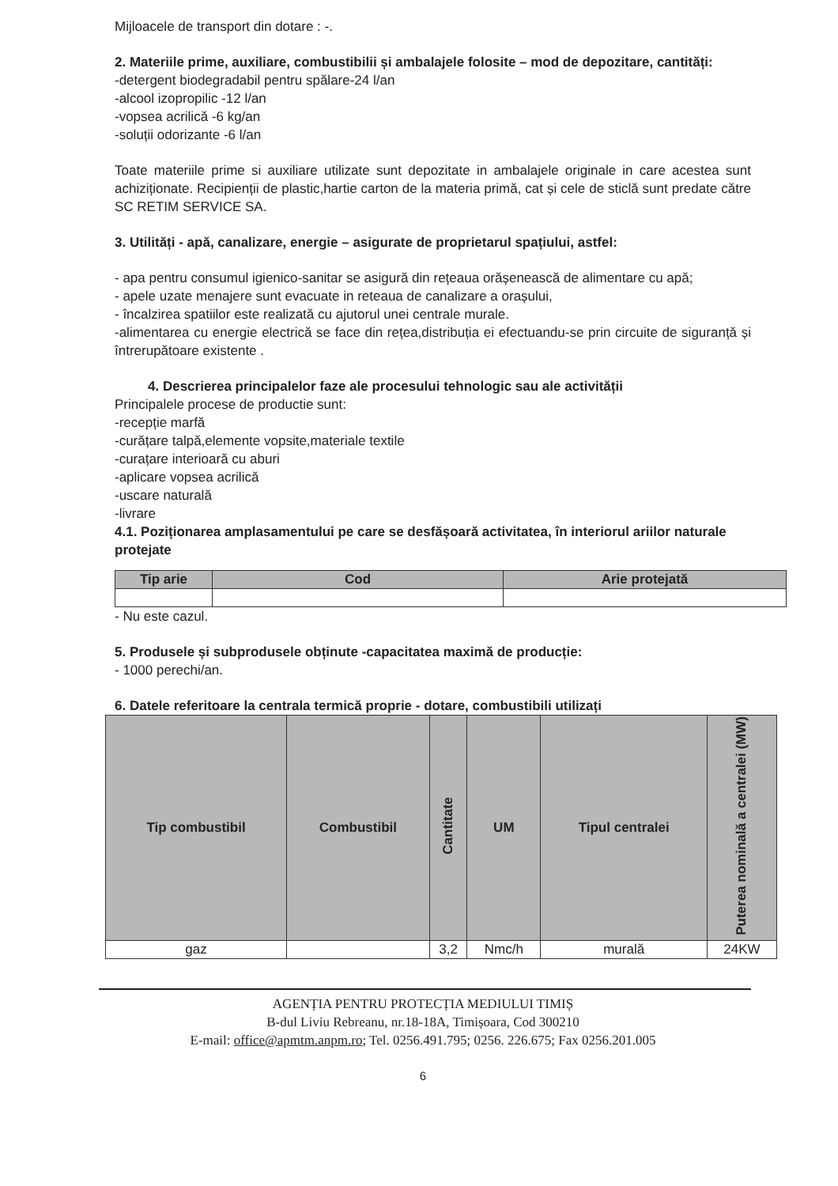Mijloacele de transport din dotare : -.
2. Materiile prime, auxiliare, combustibilii și ambalajele folosite – mod de depozitare, cantități:
-detergent biodegradabil pentru spălare-24 l/an
-alcool izopropilic -12 l/an
-vopsea acrilică -6 kg/an
-soluții odorizante -6 l/an
Toate materiile prime si auxiliare utilizate sunt depozitate in ambalajele originale in care acestea sunt achiziționate. Recipienții de plastic,hartie carton de la materia primă, cat și cele de sticlă sunt predate către SC RETIM SERVICE SA.
3. Utilități - apă, canalizare, energie – asigurate de proprietarul spațiului, astfel:
- apa pentru consumul igienico-sanitar se asigură din rețeaua orășenească de alimentare cu apă;
- apele uzate menajere sunt evacuate in reteaua de canalizare a orașului,
- încalzirea spatiilor este realizată cu ajutorul unei centrale murale.
-alimentarea cu energie electrică se face din rețea,distribuția ei efectuandu-se prin circuite de siguranță și întrerupătoare existente .
4. Descrierea principalelor faze ale procesului tehnologic sau ale activității
Principalele procese de productie sunt:
-recepție marfă
-curățare talpă,elemente vopsite,materiale textile
-curațare interioară cu aburi
-aplicare vopsea acrilică
-uscare naturală
-livrare
4.1. Poziționarea amplasamentului pe care se desfășoară activitatea, în interiorul ariilor naturale protejate
| Tip arie | Cod | Arie protejată |
| --- | --- | --- |
- Nu este cazul.
5. Produsele și subprodusele obținute -capacitatea maximă de producție:
- 1000 perechi/an.
6. Datele referitoare la centrala termică proprie - dotare, combustibili utilizați
| Tip combustibil | Combustibil | Cantitate | UM | Tipul centralei | Puterea nominală a centralei (MW) |
| --- | --- | --- | --- | --- | --- |
| gaz | | 3,2 | Nmc/h | murală | 24KW |
AGENȚIA PENTRU PROTECȚIA MEDIULUI TIMIȘ
B-dul Liviu Rebreanu, nr.18-18A, Timișoara, Cod 300210
E-mail: office@apmtm.anpm.ro; Tel. 0256.491.795; 0256. 226.675; Fax 0256.201.005
6